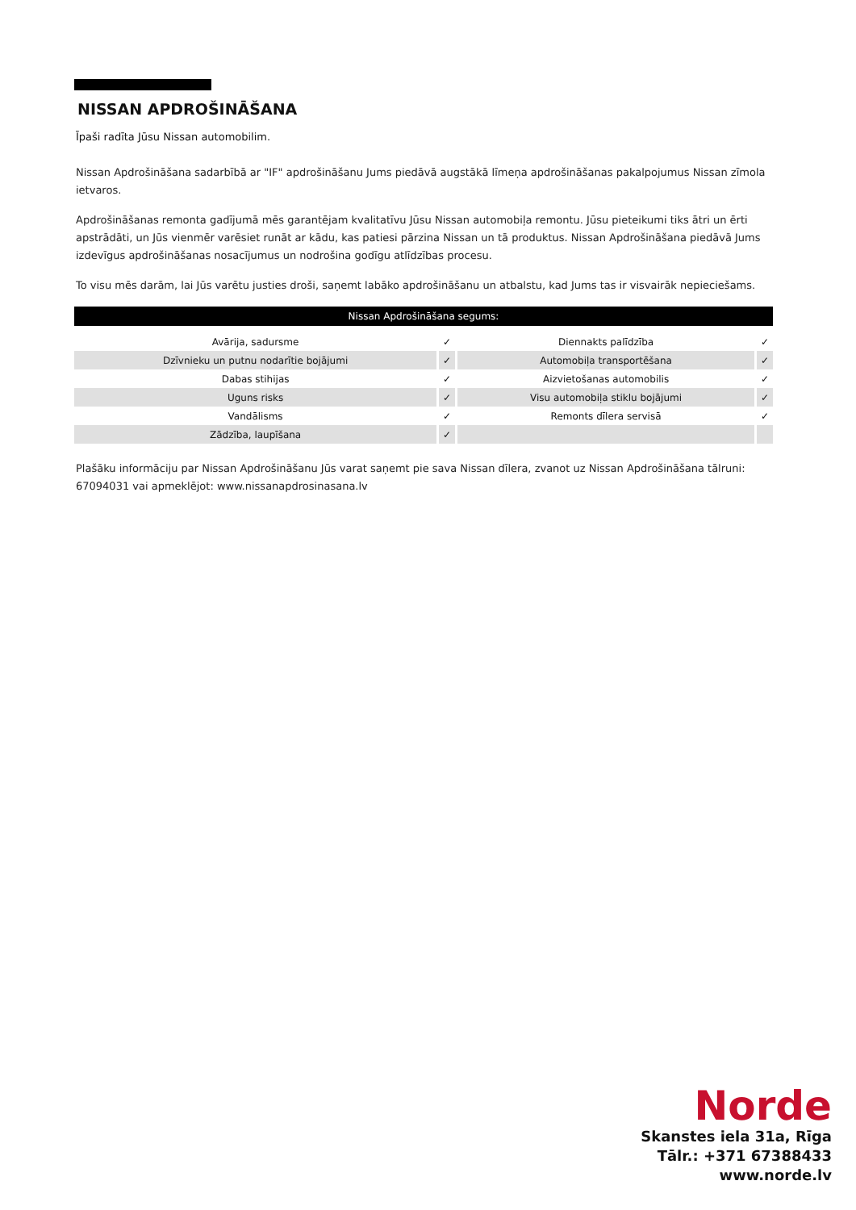NISSAN APDROŠINĀŠANA
Īpaši radīta Jūsu Nissan automobilim.
Nissan Apdrošināšana sadarbībā ar "IF" apdrošināšanu Jums piedāvā augstākā līmeņa apdrošināšanas pakalpojumus Nissan zīmola ietvaros.
Apdrošināšanas remonta gadījumā mēs garantējam kvalitatīvu Jūsu Nissan automobiļa remontu. Jūsu pieteikumi tiks ātri un ērti apstrādāti, un Jūs vienmēr varēsiet runāt ar kādu, kas patiesi pārzina Nissan un tā produktus. Nissan Apdrošināšana piedāvā Jums izdevīgus apdrošināšanas nosacījumus un nodrošina godīgu atlīdzības procesu.
To visu mēs darām, lai Jūs varētu justies droši, saņemt labāko apdrošināšanu un atbalstu, kad Jums tas ir visvairāk nepieciešams.
| Nissan Apdrošināšana segums: | | | |
| --- | --- | --- | --- |
| Avārija, sadursme | ✓ | Diennakts palīdzība | ✓ |
| Dzīvnieku un putnu nodarītie bojājumi | ✓ | Automobiļa transportēšana | ✓ |
| Dabas stihijas | ✓ | Aizvietošanas automobilis | ✓ |
| Uguns risks | ✓ | Visu automobiļa stiklu bojājumi | ✓ |
| Vandālisms | ✓ | Remonts dīlera servisā | ✓ |
| Zādzība, laupīšana | ✓ | | |
Plašāku informāciju par Nissan Apdrošināšanu Jūs varat saņemt pie sava Nissan dīlera, zvanot uz Nissan Apdrošināšana tālruni: 67094031 vai apmeklējot: www.nissanapdrosinasana.lv
Norde
Skanstes iela 31a, Rīga
Tālr.: +371 67388433
www.norde.lv